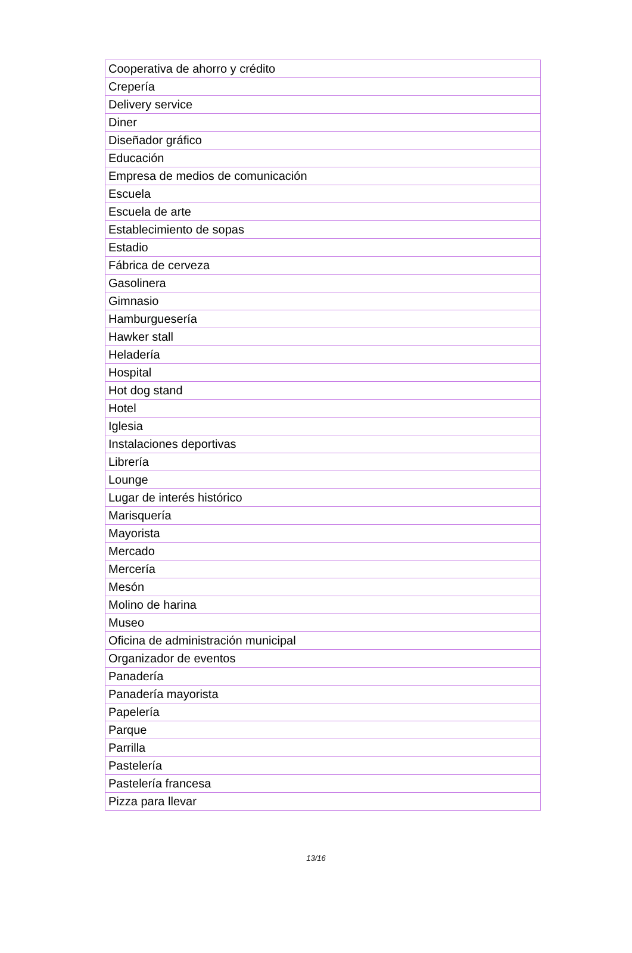| Cooperativa de ahorro y crédito |
| Crepería |
| Delivery service |
| Diner |
| Diseñador gráfico |
| Educación |
| Empresa de medios de comunicación |
| Escuela |
| Escuela de arte |
| Establecimiento de sopas |
| Estadio |
| Fábrica de cerveza |
| Gasolinera |
| Gimnasio |
| Hamburguesería |
| Hawker stall |
| Heladería |
| Hospital |
| Hot dog stand |
| Hotel |
| Iglesia |
| Instalaciones deportivas |
| Librería |
| Lounge |
| Lugar de interés histórico |
| Marisquería |
| Mayorista |
| Mercado |
| Mercería |
| Mesón |
| Molino de harina |
| Museo |
| Oficina de administración municipal |
| Organizador de eventos |
| Panadería |
| Panadería mayorista |
| Papelería |
| Parque |
| Parrilla |
| Pastelería |
| Pastelería francesa |
| Pizza para llevar |
13/16